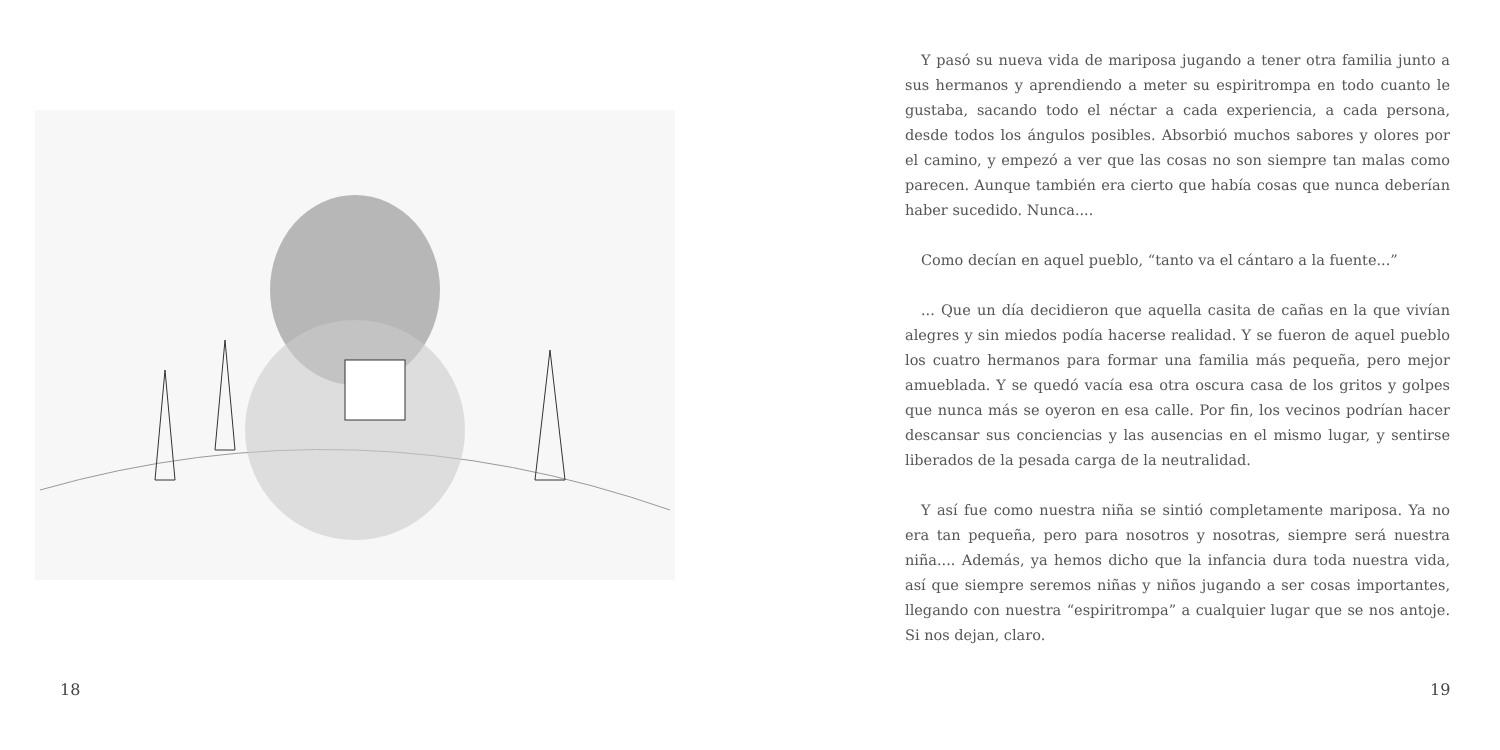18
Y pasó su nueva vida de mariposa jugando a tener otra familia junto a sus hermanos y aprendiendo a meter su espiritrompa en todo cuanto le gustaba, sacando todo el néctar a cada experiencia, a cada persona, desde todos los ángulos posibles. Absorbió muchos sabores y olores por el camino, y empezó a ver que las cosas no son siempre tan malas como parecen. Aunque también era cierto que había cosas que nunca deberían haber sucedido. Nunca....
Como decían en aquel pueblo, “tanto va el cántaro a la fuente...”
... Que un día decidieron que aquella casita de cañas en la que vivían alegres y sin miedos podía hacerse realidad. Y se fueron de aquel pueblo los cuatro hermanos para formar una familia más pequeña, pero mejor amueblada. Y se quedó vacía esa otra oscura casa de los gritos y golpes que nunca más se oyeron en esa calle. Por fin, los vecinos podrían hacer descansar sus conciencias y las ausencias en el mismo lugar, y sentirse liberados de la pesada carga de la neutralidad.
Y así fue como nuestra niña se sintió completamente mariposa. Ya no era tan pequeña, pero para nosotros y nosotras, siempre será nuestra niña.... Además, ya hemos dicho que la infancia dura toda nuestra vida, así que siempre seremos niñas y niños jugando a ser cosas importantes, llegando con nuestra “espiritrompa” a cualquier lugar que se nos antoje. Si nos dejan, claro.
19